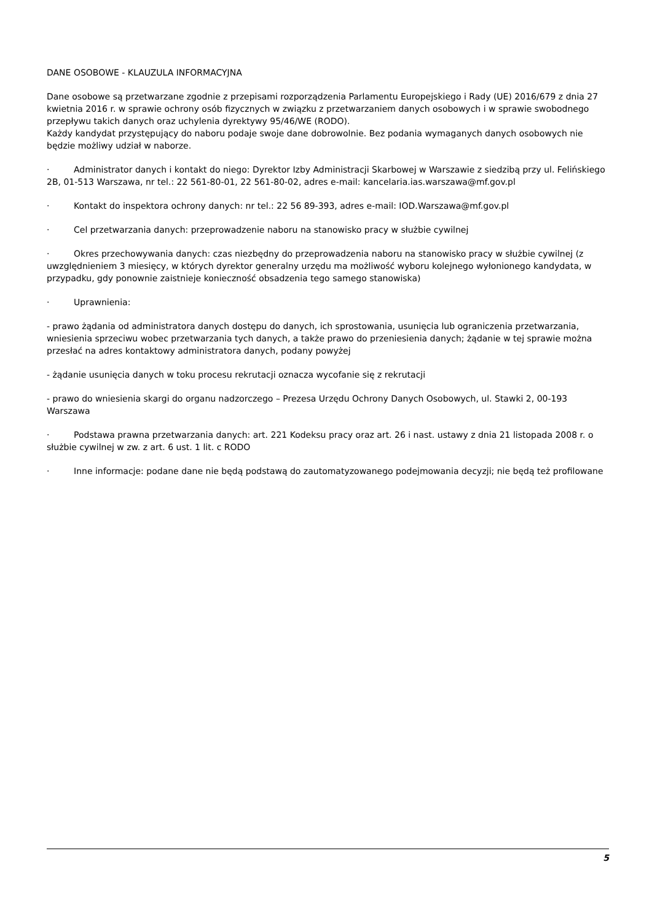DANE OSOBOWE - KLAUZULA INFORMACYJNA
Dane osobowe są przetwarzane zgodnie z przepisami rozporządzenia Parlamentu Europejskiego i Rady (UE) 2016/679 z dnia 27 kwietnia 2016 r. w sprawie ochrony osób fizycznych w związku z przetwarzaniem danych osobowych i w sprawie swobodnego przepływu takich danych oraz uchylenia dyrektywy 95/46/WE (RODO).
Każdy kandydat przystępujący do naboru podaje swoje dane dobrowolnie. Bez podania wymaganych danych osobowych nie będzie możliwy udział w naborze.
· Administrator danych i kontakt do niego: Dyrektor Izby Administracji Skarbowej w Warszawie z siedzibą przy ul. Felińskiego 2B, 01-513 Warszawa, nr tel.: 22 561-80-01, 22 561-80-02, adres e-mail: kancelaria.ias.warszawa@mf.gov.pl
· Kontakt do inspektora ochrony danych: nr tel.: 22 56 89-393, adres e-mail: IOD.Warszawa@mf.gov.pl
· Cel przetwarzania danych: przeprowadzenie naboru na stanowisko pracy w służbie cywilnej
· Okres przechowywania danych: czas niezbędny do przeprowadzenia naboru na stanowisko pracy w służbie cywilnej (z uwzględnieniem 3 miesięcy, w których dyrektor generalny urzędu ma możliwość wyboru kolejnego wyłonionego kandydata, w przypadku, gdy ponownie zaistnieje konieczność obsadzenia tego samego stanowiska)
· Uprawnienia:
- prawo żądania od administratora danych dostępu do danych, ich sprostowania, usunięcia lub ograniczenia przetwarzania, wniesienia sprzeciwu wobec przetwarzania tych danych, a także prawo do przeniesienia danych; żądanie w tej sprawie można przesłać na adres kontaktowy administratora danych, podany powyżej
- żądanie usunięcia danych w toku procesu rekrutacji oznacza wycofanie się z rekrutacji
- prawo do wniesienia skargi do organu nadzorczego – Prezesa Urzędu Ochrony Danych Osobowych, ul. Stawki 2, 00-193 Warszawa
· Podstawa prawna przetwarzania danych: art. 221 Kodeksu pracy oraz art. 26 i nast. ustawy z dnia 21 listopada 2008 r. o służbie cywilnej w zw. z art. 6 ust. 1 lit. c RODO
· Inne informacje: podane dane nie będą podstawą do zautomatyzowanego podejmowania decyzji; nie będą też profilowane
5